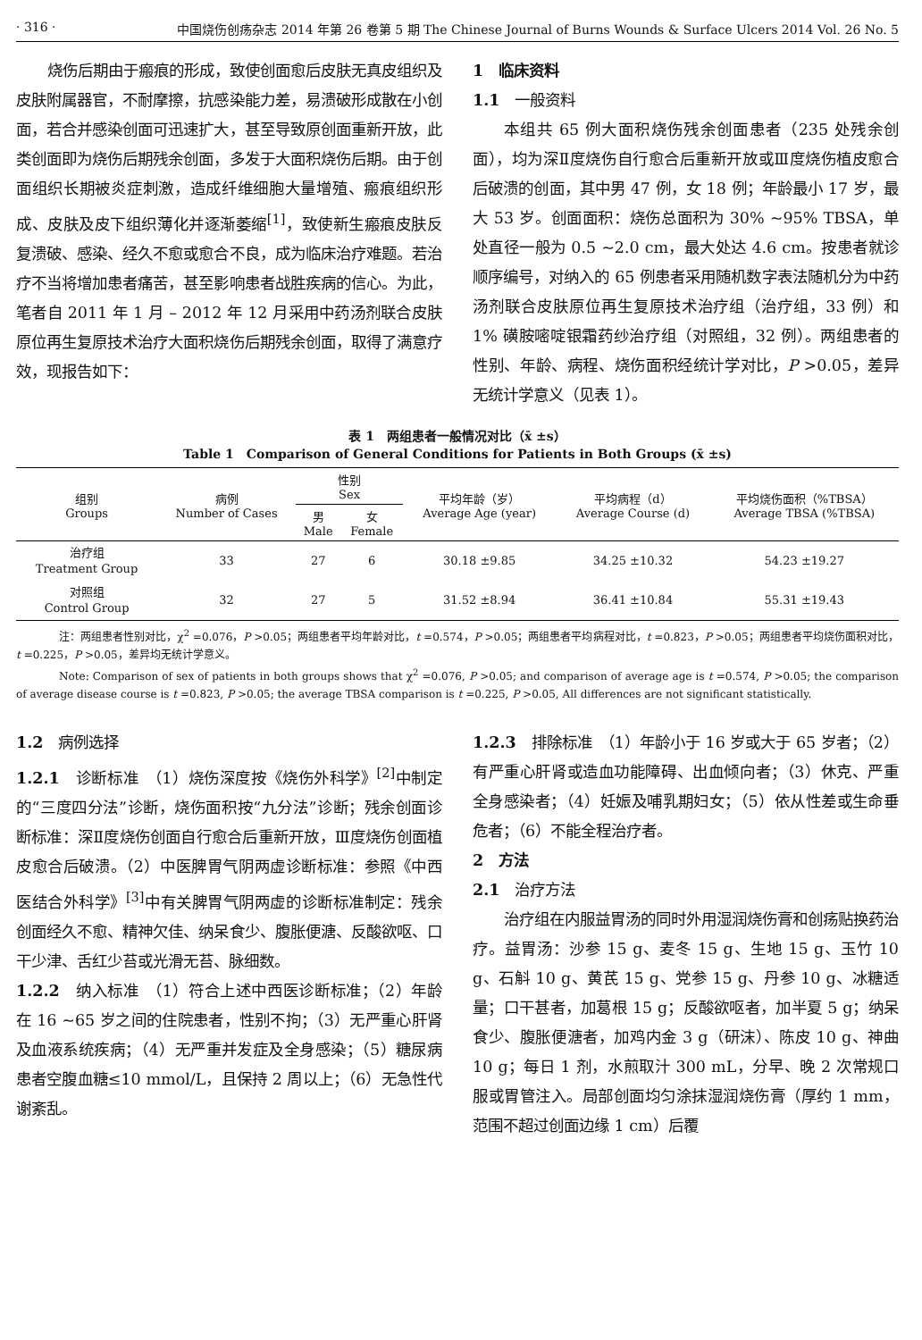· 316 · 中国烧伤创疡杂志 2014 年第 26 卷第 5 期 The Chinese Journal of Burns Wounds & Surface Ulcers 2014 Vol. 26 No. 5
烧伤后期由于瘢痕的形成，致使创面愈后皮肤无真皮组织及皮肤附属器官，不耐摩擦，抗感染能力差，易溃破形成散在小创面，若合并感染创面可迅速扩大，甚至导致原创面重新开放，此类创面即为烧伤后期残余创面，多发于大面积烧伤后期。由于创面组织长期被炎症刺激，造成纤维细胞大量增殖、瘢痕组织形成、皮肤及皮下组织薄化并逐渐萎缩<sup>[1]</sup>，致使新生瘢痕皮肤反复溃破、感染、经久不愈或愈合不良，成为临床治疗难题。若治疗不当将增加患者痛苦，甚至影响患者战胜疾病的信心。为此，笔者自 2011 年 1 月 – 2012 年 12 月采用中药汤剂联合皮肤原位再生复原技术治疗大面积烧伤后期残余创面，取得了满意疗效，现报告如下：
1　临床资料
1.1　一般资料
本组共 65 例大面积烧伤残余创面患者（235 处残余创面），均为深Ⅱ度烧伤自行愈合后重新开放或Ⅲ度烧伤植皮愈合后破溃的创面，其中男 47 例，女 18 例；年龄最小 17 岁，最大 53 岁。创面面积：烧伤总面积为 30% ~95% TBSA，单处直径一般为 0.5 ~2.0 cm，最大处达 4.6 cm。按患者就诊顺序编号，对纳入的 65 例患者采用随机数字表法随机分为中药汤剂联合皮肤原位再生复原技术治疗组（治疗组，33 例）和 1% 磺胺嘧啶银霜药纱治疗组（对照组，32 例）。两组患者的性别、年龄、病程、烧伤面积经统计学对比，P >0.05，差异无统计学意义（见表 1）。
表 1　两组患者一般情况对比（x̄ ±s）
Table 1　Comparison of General Conditions for Patients in Both Groups (x̄ ±s)
| 组别 Groups | 病例 Number of Cases | 性别 Sex | | 平均年龄（岁） Average Age (year) | 平均病程（d） Average Course (d) | 平均烧伤面积（%TBSA） Average TBSA (%TBSA) |
| --- | --- | --- | --- | --- | --- | --- |
| | | 男 Male | 女 Female | | | |
| 治疗组 Treatment Group | 33 | 27 | 6 | 30.18 ±9.85 | 34.25 ±10.32 | 54.23 ±19.27 |
| 对照组 Control Group | 32 | 27 | 5 | 31.52 ±8.94 | 36.41 ±10.84 | 55.31 ±19.43 |
注：两组患者性别对比，χ<sup>2</sup> =0.076，P >0.05；两组患者平均年龄对比，t =0.574，P >0.05；两组患者平均病程对比，t =0.823，P >0.05；两组患者平均烧伤面积对比，t =0.225，P >0.05，差异均无统计学意义。
Note: Comparison of sex of patients in both groups shows that χ<sup>2</sup> =0.076, P >0.05; and comparison of average age is t =0.574, P >0.05; the comparison of average disease course is t =0.823, P >0.05; the average TBSA comparison is t =0.225, P >0.05, All differences are not significant statistically.
1.2　病例选择
1.2.1　诊断标准　（1）烧伤深度按《烧伤外科学》<sup>[2]</sup>中制定的“三度四分法”诊断，烧伤面积按“九分法”诊断；残余创面诊断标准：深Ⅱ度烧伤创面自行愈合后重新开放，Ⅲ度烧伤创面植皮愈合后破溃。（2）中医脾胃气阴两虚诊断标准：参照《中西医结合外科学》<sup>[3]</sup>中有关脾胃气阴两虚的诊断标准制定：残余创面经久不愈、精神欠佳、纳呆食少、腹胀便溏、反酸欲呕、口干少津、舌红少苔或光滑无苔、脉细数。
1.2.2　纳入标准　（1）符合上述中西医诊断标准；（2）年龄在 16 ~65 岁之间的住院患者，性别不拘；（3）无严重心肝肾及血液系统疾病；（4）无严重并发症及全身感染；（5）糖尿病患者空腹血糖≤10 mmol/L，且保持 2 周以上；（6）无急性代谢紊乱。
1.2.3　排除标准　（1）年龄小于 16 岁或大于 65 岁者；（2）有严重心肝肾或造血功能障碍、出血倾向者；（3）休克、严重全身感染者；（4）妊娠及哺乳期妇女；（5）依从性差或生命垂危者；（6）不能全程治疗者。
2　方法
2.1　治疗方法
治疗组在内服益胃汤的同时外用湿润烧伤膏和创疡贴换药治疗。益胃汤：沙参 15 g、麦冬 15 g、生地 15 g、玉竹 10 g、石斛 10 g、黄芪 15 g、党参 15 g、丹参 10 g、冰糖适量；口干甚者，加葛根 15 g；反酸欲呕者，加半夏 5 g；纳呆食少、腹胀便溏者，加鸡内金 3 g（研沫）、陈皮 10 g、神曲 10 g；每日 1 剂，水煎取汁 300 mL，分早、晚 2 次常规口服或胃管注入。局部创面均匀涂抹湿润烧伤膏（厚约 1 mm，范围不超过创面边缘 1 cm）后覆